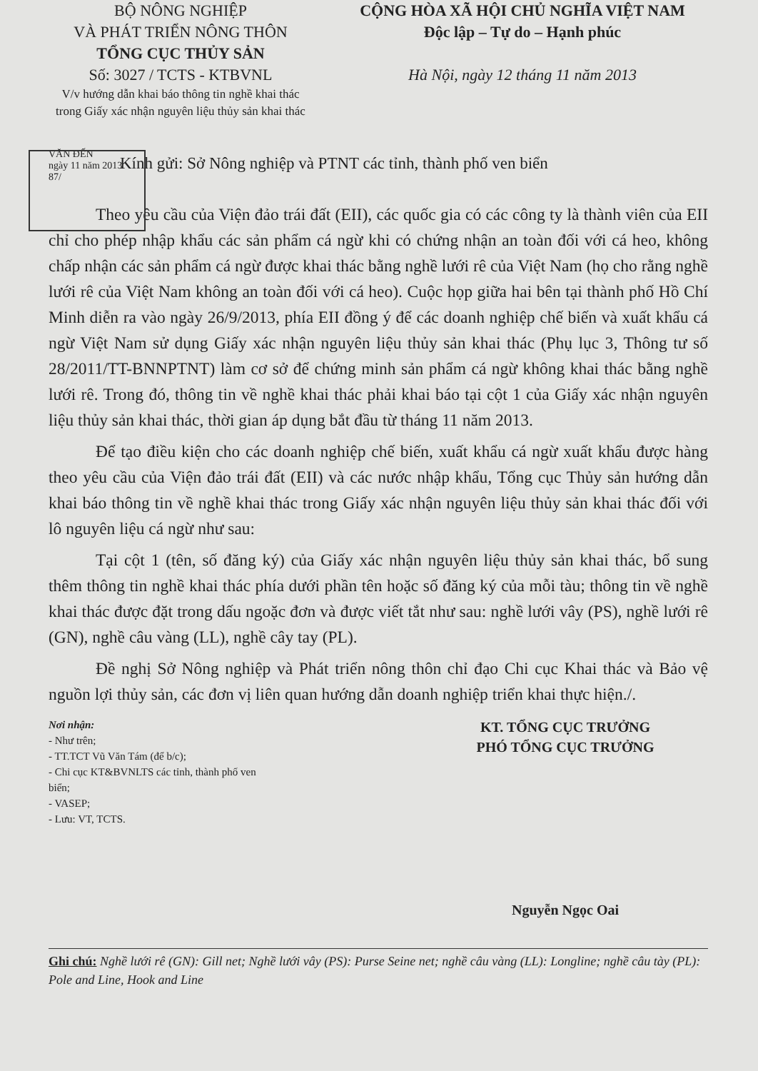BỘ NÔNG NGHIỆP
VÀ PHÁT TRIỂN NÔNG THÔN
TỔNG CỤC THỦY SẢN
Số: 3027 / TCTS - KTBVNL
V/v hướng dẫn khai báo thông tin nghề khai thác trong Giấy xác nhận nguyên liệu thủy sản khai thác
CỘNG HÒA XÃ HỘI CHỦ NGHĨA VIỆT NAM
Độc lập – Tự do – Hạnh phúc
Hà Nội, ngày 12 tháng 11 năm 2013
VĂN ĐẾN
ngày 11 năm 2013
87/
Kính gửi: Sở Nông nghiệp và PTNT các tỉnh, thành phố ven biển
Theo yêu cầu của Viện đảo trái đất (EII), các quốc gia có các công ty là thành viên của EII chỉ cho phép nhập khẩu các sản phẩm cá ngừ khi có chứng nhận an toàn đối với cá heo, không chấp nhận các sản phẩm cá ngừ được khai thác bằng nghề lưới rê của Việt Nam (họ cho rằng nghề lưới rê của Việt Nam không an toàn đối với cá heo). Cuộc họp giữa hai bên tại thành phố Hồ Chí Minh diễn ra vào ngày 26/9/2013, phía EII đồng ý để các doanh nghiệp chế biến và xuất khẩu cá ngừ Việt Nam sử dụng Giấy xác nhận nguyên liệu thủy sản khai thác (Phụ lục 3, Thông tư số 28/2011/TT-BNNPTNT) làm cơ sở để chứng minh sản phẩm cá ngừ không khai thác bằng nghề lưới rê. Trong đó, thông tin về nghề khai thác phải khai báo tại cột 1 của Giấy xác nhận nguyên liệu thủy sản khai thác, thời gian áp dụng bắt đầu từ tháng 11 năm 2013.
Để tạo điều kiện cho các doanh nghiệp chế biến, xuất khẩu cá ngừ xuất khẩu được hàng theo yêu cầu của Viện đảo trái đất (EII) và các nước nhập khẩu, Tổng cục Thủy sản hướng dẫn khai báo thông tin về nghề khai thác trong Giấy xác nhận nguyên liệu thủy sản khai thác đối với lô nguyên liệu cá ngừ như sau:
Tại cột 1 (tên, số đăng ký) của Giấy xác nhận nguyên liệu thủy sản khai thác, bổ sung thêm thông tin nghề khai thác phía dưới phần tên hoặc số đăng ký của mỗi tàu; thông tin về nghề khai thác được đặt trong dấu ngoặc đơn và được viết tắt như sau: nghề lưới vây (PS), nghề lưới rê (GN), nghề câu vàng (LL), nghề cây tay (PL).
Đề nghị Sở Nông nghiệp và Phát triển nông thôn chỉ đạo Chi cục Khai thác và Bảo vệ nguồn lợi thủy sản, các đơn vị liên quan hướng dẫn doanh nghiệp triển khai thực hiện./.
Nơi nhận:
- Như trên;
- TT.TCT Vũ Văn Tám (để b/c);
- Chi cục KT&BVNLTS các tỉnh, thành phố ven biển;
- VASEP;
- Lưu: VT, TCTS.
KT. TỔNG CỤC TRƯỞNG
PHÓ TỔNG CỤC TRƯỞNG
Nguyễn Ngọc Oai
Ghi chú: Nghề lưới rê (GN): Gill net; Nghề lưới vây (PS): Purse Seine net; nghề câu vàng (LL): Longline; nghề câu tày (PL): Pole and Line, Hook and Line